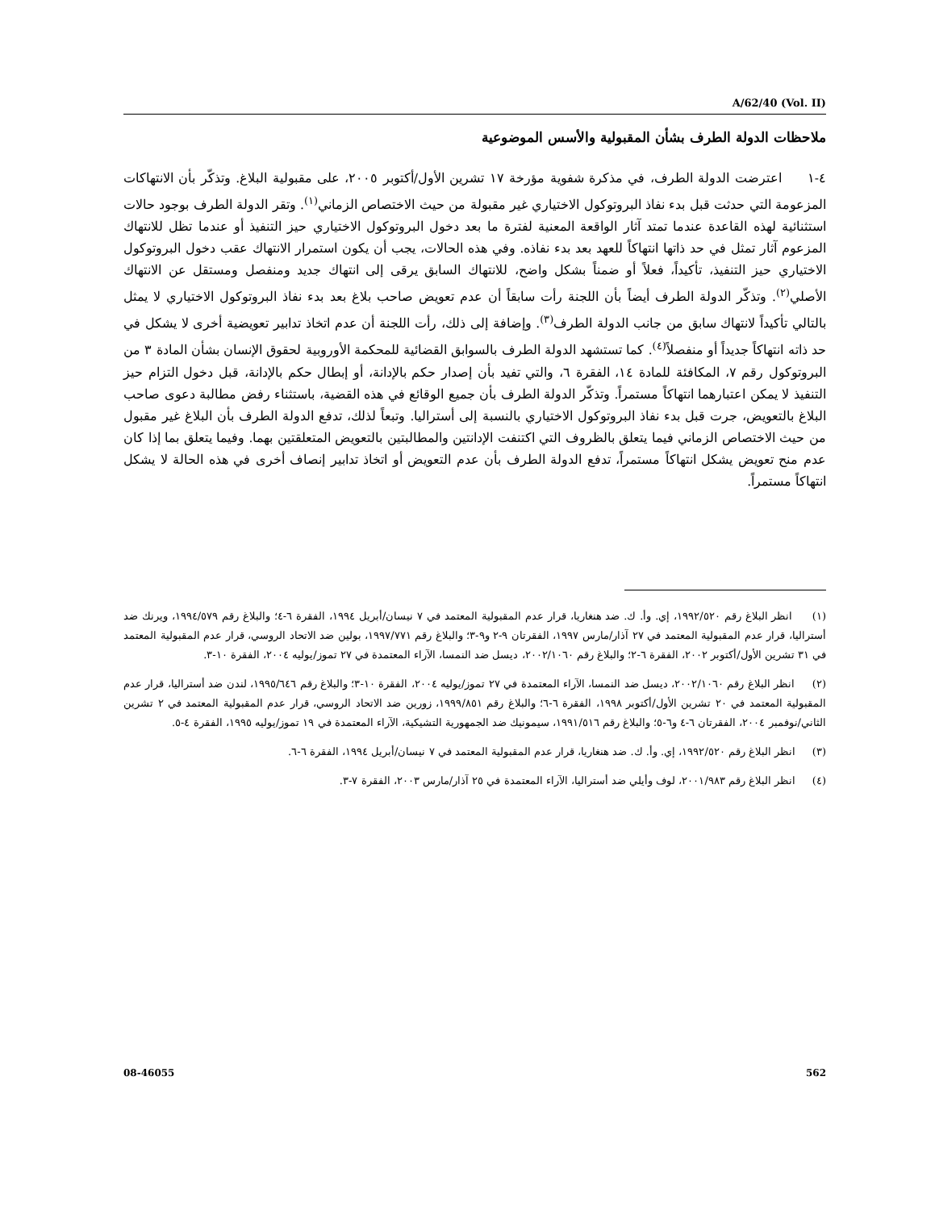A/62/40 (Vol. II)
ملاحظات الدولة الطرف بشأن المقبولية والأسس الموضوعية
٤-١ اعترضت الدولة الطرف، في مذكرة شفوية مؤرخة ١٧ تشرين الأول/أكتوبر ٢٠٠٥، على مقبولية البلاغ. وتذكّر بأن الانتهاكات المزعومة التي حدثت قبل بدء نفاذ البروتوكول الاختياري غير مقبولة من حيث الاختصاص الزماني<sup>(١)</sup>. وتقر الدولة الطرف بوجود حالات استثنائية لهذه القاعدة عندما تمتد آثار الواقعة المعنية لفترة ما بعد دخول البروتوكول الاختياري حيز التنفيذ أو عندما تظل للانتهاك المزعوم آثار تمثل في حد ذاتها انتهاكاً للعهد بعد بدء نفاذه. وفي هذه الحالات، يجب أن يكون استمرار الانتهاك عقب دخول البروتوكول الاختياري حيز التنفيذ، تأكيداً، فعلاً أو ضمناً بشكل واضح، للانتهاك السابق يرقى إلى انتهاك جديد ومنفصل ومستقل عن الانتهاك الأصلي<sup>(٢)</sup>. وتذكّر الدولة الطرف أيضاً بأن اللجنة رأت سابقاً أن عدم تعويض صاحب بلاغ بعد بدء نفاذ البروتوكول الاختياري لا يمثل بالتالي تأكيداً لانتهاك سابق من جانب الدولة الطرف<sup>(٣)</sup>. وإضافة إلى ذلك، رأت اللجنة أن عدم اتخاذ تدابير تعويضية أخرى لا يشكل في حد ذاته انتهاكاً جديداً أو منفصلاً<sup>(٤)</sup>. كما تستشهد الدولة الطرف بالسوابق القضائية للمحكمة الأوروبية لحقوق الإنسان بشأن المادة ٣ من البروتوكول رقم ٧، المكافئة للمادة ١٤، الفقرة ٦، والتي تفيد بأن إصدار حكم بالإدانة، أو إبطال حكم بالإدانة، قبل دخول التزام حيز التنفيذ لا يمكن اعتبارهما انتهاكاً مستمراً. وتذكّر الدولة الطرف بأن جميع الوقائع في هذه القضية، باستثناء رفض مطالبة دعوى صاحب البلاغ بالتعويض، جرت قبل بدء نفاذ البروتوكول الاختياري بالنسبة إلى أستراليا. وتبعاً لذلك، تدفع الدولة الطرف بأن البلاغ غير مقبول من حيث الاختصاص الزماني فيما يتعلق بالظروف التي اكتنفت الإدانتين والمطالبتين بالتعويض المتعلقتين بهما. وفيما يتعلق بما إذا كان عدم منح تعويض يشكل انتهاكاً مستمراً، تدفع الدولة الطرف بأن عدم التعويض أو اتخاذ تدابير إنصاف أخرى في هذه الحالة لا يشكل انتهاكاً مستمراً.
(١) انظر البلاغ رقم ١٩٩٢/٥٢٠، إي. وأ. ك. ضد هنغاريا، قرار عدم المقبولية المعتمد في ٧ نيسان/أبريل ١٩٩٤، الفقرة ٦-٤؛ والبلاغ رقم ١٩٩٤/٥٧٩، ويرنك ضد أستراليا، قرار عدم المقبولية المعتمد في ٢٧ آذار/مارس ١٩٩٧، الفقرتان ٩-٢ و٩-٣؛ والبلاغ رقم ١٩٩٧/٧٧١، بولين ضد الاتحاد الروسي، قرار عدم المقبولية المعتمد في ٣١ تشرين الأول/أكتوبر ٢٠٠٢، الفقرة ٦-٢؛ والبلاغ رقم ٢٠٠٢/١٠٦٠، ديسل ضد النمسا، الآراء المعتمدة في ٢٧ تموز/يوليه ٢٠٠٤، الفقرة ١٠-٣.
(٢) انظر البلاغ رقم ٢٠٠٢/١٠٦٠، ديسل ضد النمسا، الآراء المعتمدة في ٢٧ تموز/يوليه ٢٠٠٤، الفقرة ١٠-٣؛ والبلاغ رقم ١٩٩٥/٦٤٦، لندن ضد أستراليا، قرار عدم المقبولية المعتمد في ٢٠ تشرين الأول/أكتوبر ١٩٩٨، الفقرة ٦-٦؛ والبلاغ رقم ١٩٩٩/٨٥١، زورين ضد الاتحاد الروسي، قرار عدم المقبولية المعتمد في ٢ تشرين الثاني/نوفمبر ٢٠٠٤، الفقرتان ٦-٤ و٦-٥؛ والبلاغ رقم ١٩٩١/٥١٦، سيمونيك ضد الجمهورية التشيكية، الآراء المعتمدة في ١٩ تموز/يوليه ١٩٩٥، الفقرة ٤-٥.
(٣) انظر البلاغ رقم ١٩٩٢/٥٢٠، إي. وأ. ك. ضد هنغاريا، قرار عدم المقبولية المعتمد في ٧ نيسان/أبريل ١٩٩٤، الفقرة ٦-٦.
(٤) انظر البلاغ رقم ٢٠٠١/٩٨٣، لوف وأيلي ضد أستراليا، الآراء المعتمدة في ٢٥ آذار/مارس ٢٠٠٣، الفقرة ٧-٣.
08-46055 562